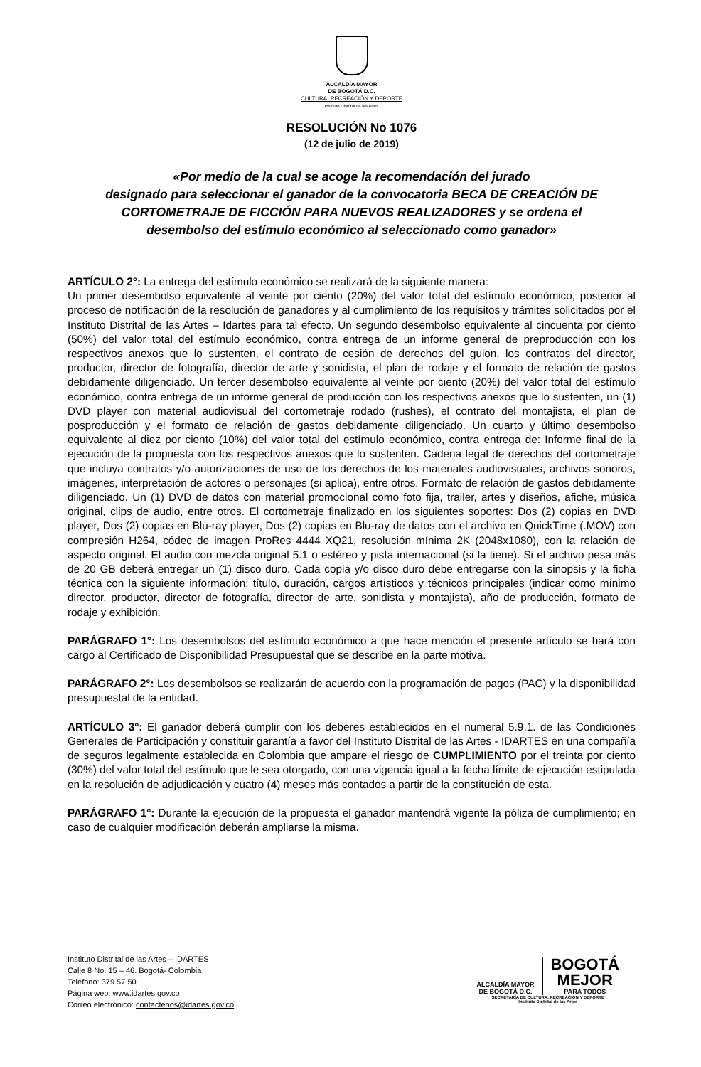ALCALDÍA MAYOR
DE BOGOTÁ D.C.
CULTURA, RECREACIÓN Y DEPORTE
Instituto Distrital de las Artes
RESOLUCIÓN No 1076
(12 de julio de 2019)
«Por medio de la cual se acoge la recomendación del jurado
designado para seleccionar el ganador de la convocatoria BECA DE CREACIÓN DE
CORTOMETRAJE DE FICCIÓN PARA NUEVOS REALIZADORES y se ordena el
desembolso del estímulo económico al seleccionado como ganador»
ARTÍCULO 2°: La entrega del estímulo económico se realizará de la siguiente manera:
Un primer desembolso equivalente al veinte por ciento (20%) del valor total del estímulo económico, posterior al proceso de notificación de la resolución de ganadores y al cumplimiento de los requisitos y trámites solicitados por el Instituto Distrital de las Artes – Idartes para tal efecto. Un segundo desembolso equivalente al cincuenta por ciento (50%) del valor total del estímulo económico, contra entrega de un informe general de preproducción con los respectivos anexos que lo sustenten, el contrato de cesión de derechos del guion, los contratos del director, productor, director de fotografía, director de arte y sonidista, el plan de rodaje y el formato de relación de gastos debidamente diligenciado. Un tercer desembolso equivalente al veinte por ciento (20%) del valor total del estímulo económico, contra entrega de un informe general de producción con los respectivos anexos que lo sustenten, un (1) DVD player con material audiovisual del cortometraje rodado (rushes), el contrato del montajista, el plan de posproducción y el formato de relación de gastos debidamente diligenciado. Un cuarto y último desembolso equivalente al diez por ciento (10%) del valor total del estímulo económico, contra entrega de: Informe final de la ejecución de la propuesta con los respectivos anexos que lo sustenten. Cadena legal de derechos del cortometraje que incluya contratos y/o autorizaciones de uso de los derechos de los materiales audiovisuales, archivos sonoros, imágenes, interpretación de actores o personajes (si aplica), entre otros. Formato de relación de gastos debidamente diligenciado. Un (1) DVD de datos con material promocional como foto fija, trailer, artes y diseños, afiche, música original, clips de audio, entre otros. El cortometraje finalizado en los siguientes soportes: Dos (2) copias en DVD player, Dos (2) copias en Blu-ray player, Dos (2) copias en Blu-ray de datos con el archivo en QuickTime (.MOV) con compresión H264, códec de imagen ProRes 4444 XQ21, resolución mínima 2K (2048x1080), con la relación de aspecto original. El audio con mezcla original 5.1 o estéreo y pista internacional (si la tiene). Si el archivo pesa más de 20 GB deberá entregar un (1) disco duro. Cada copia y/o disco duro debe entregarse con la sinopsis y la ficha técnica con la siguiente información: título, duración, cargos artísticos y técnicos principales (indicar como mínimo director, productor, director de fotografía, director de arte, sonidista y montajista), año de producción, formato de rodaje y exhibición.
PARÁGRAFO 1°: Los desembolsos del estímulo económico a que hace mención el presente artículo se hará con cargo al Certificado de Disponibilidad Presupuestal que se describe en la parte motiva.
PARÁGRAFO 2°: Los desembolsos se realizarán de acuerdo con la programación de pagos (PAC) y la disponibilidad presupuestal de la entidad.
ARTÍCULO 3°: El ganador deberá cumplir con los deberes establecidos en el numeral 5.9.1. de las Condiciones Generales de Participación y constituir garantía a favor del Instituto Distrital de las Artes - IDARTES en una compañía de seguros legalmente establecida en Colombia que ampare el riesgo de CUMPLIMIENTO por el treinta por ciento (30%) del valor total del estímulo que le sea otorgado, con una vigencia igual a la fecha límite de ejecución estipulada en la resolución de adjudicación y cuatro (4) meses más contados a partir de la constitución de esta.
PARÁGRAFO 1°: Durante la ejecución de la propuesta el ganador mantendrá vigente la póliza de cumplimiento; en caso de cualquier modificación deberán ampliarse la misma.
Instituto Distrital de las Artes – IDARTES
Calle 8 No. 15 – 46. Bogotá- Colombia
Teléfono: 379 57 50
Página web: www.idartes.gov.co
Correo electrónico: contactenos@idartes.gov.co
ALCALDÍA MAYOR
DE BOGOTÁ D.C.
BOGOTÁ
MEJOR
PARA TODOS
SECRETARÍA DE CULTURA, RECREACIÓN Y DEPORTE
Instituto Distrital de las Artes